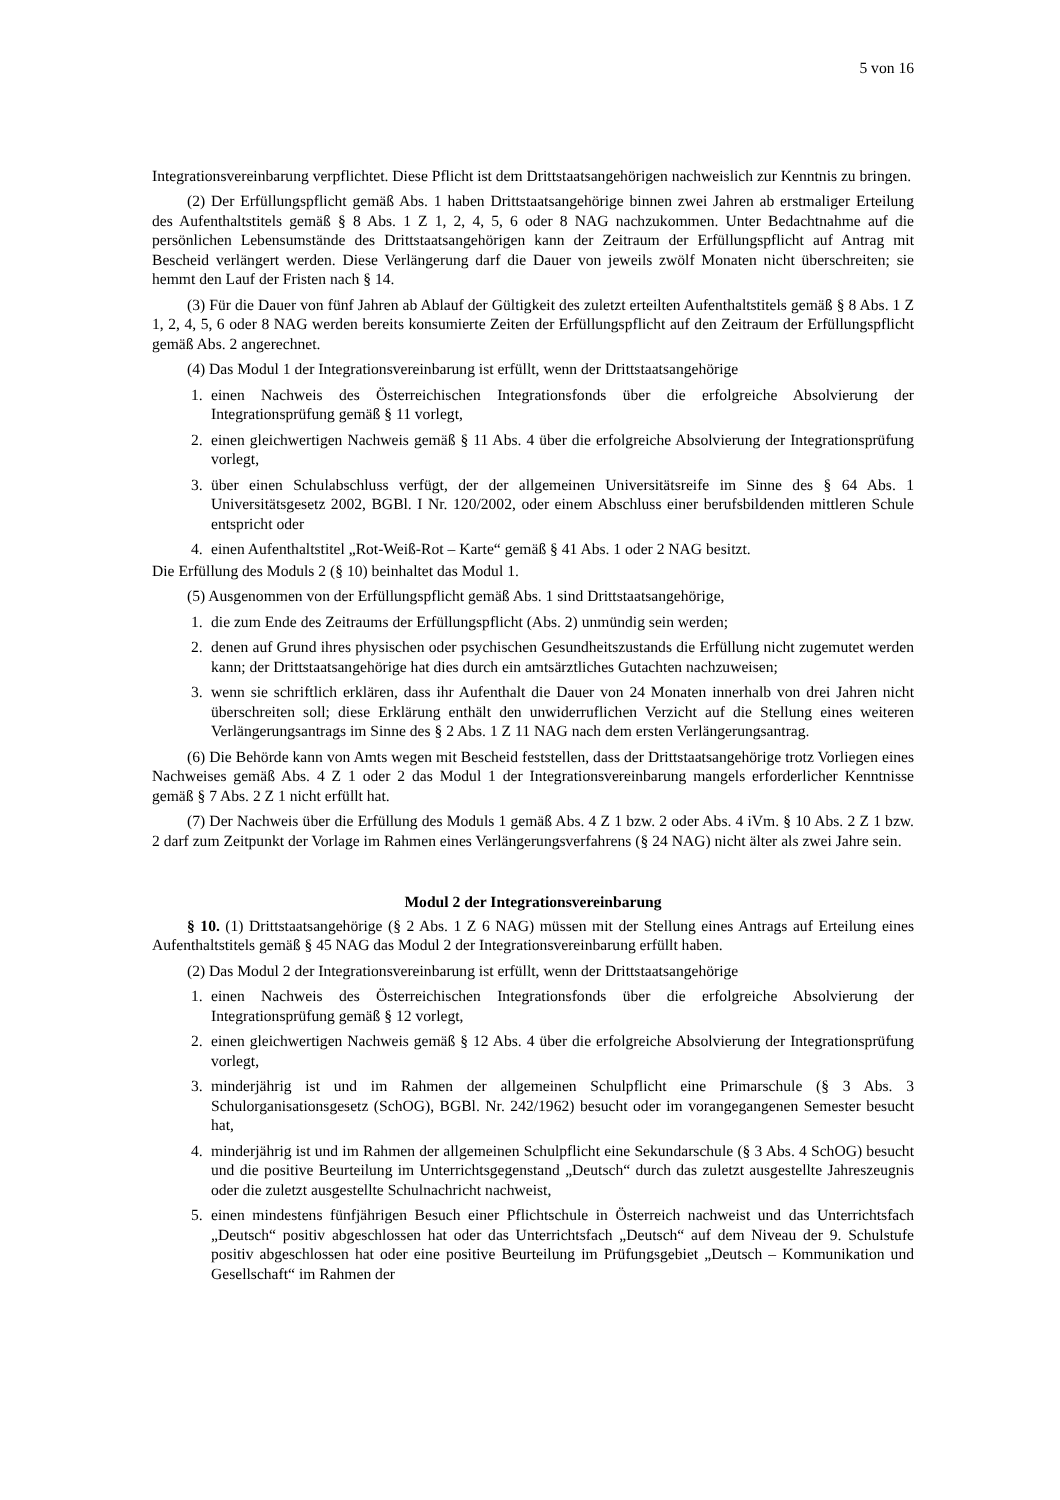5 von 16
Integrationsvereinbarung verpflichtet. Diese Pflicht ist dem Drittstaatsangehörigen nachweislich zur Kenntnis zu bringen.
(2) Der Erfüllungspflicht gemäß Abs. 1 haben Drittstaatsangehörige binnen zwei Jahren ab erstmaliger Erteilung des Aufenthaltstitels gemäß § 8 Abs. 1 Z 1, 2, 4, 5, 6 oder 8 NAG nachzukommen. Unter Bedachtnahme auf die persönlichen Lebensumstände des Drittstaatsangehörigen kann der Zeitraum der Erfüllungspflicht auf Antrag mit Bescheid verlängert werden. Diese Verlängerung darf die Dauer von jeweils zwölf Monaten nicht überschreiten; sie hemmt den Lauf der Fristen nach § 14.
(3) Für die Dauer von fünf Jahren ab Ablauf der Gültigkeit des zuletzt erteilten Aufenthaltstitels gemäß § 8 Abs. 1 Z 1, 2, 4, 5, 6 oder 8 NAG werden bereits konsumierte Zeiten der Erfüllungspflicht auf den Zeitraum der Erfüllungspflicht gemäß Abs. 2 angerechnet.
(4) Das Modul 1 der Integrationsvereinbarung ist erfüllt, wenn der Drittstaatsangehörige
1. einen Nachweis des Österreichischen Integrationsfonds über die erfolgreiche Absolvierung der Integrationsprüfung gemäß § 11 vorlegt,
2. einen gleichwertigen Nachweis gemäß § 11 Abs. 4 über die erfolgreiche Absolvierung der Integrationsprüfung vorlegt,
3. über einen Schulabschluss verfügt, der der allgemeinen Universitätsreife im Sinne des § 64 Abs. 1 Universitätsgesetz 2002, BGBl. I Nr. 120/2002, oder einem Abschluss einer berufsbildenden mittleren Schule entspricht oder
4. einen Aufenthaltstitel „Rot-Weiß-Rot – Karte“ gemäß § 41 Abs. 1 oder 2 NAG besitzt.
Die Erfüllung des Moduls 2 (§ 10) beinhaltet das Modul 1.
(5) Ausgenommen von der Erfüllungspflicht gemäß Abs. 1 sind Drittstaatsangehörige,
1. die zum Ende des Zeitraums der Erfüllungspflicht (Abs. 2) unmündig sein werden;
2. denen auf Grund ihres physischen oder psychischen Gesundheitszustands die Erfüllung nicht zugemutet werden kann; der Drittstaatsangehörige hat dies durch ein amtsärztliches Gutachten nachzuweisen;
3. wenn sie schriftlich erklären, dass ihr Aufenthalt die Dauer von 24 Monaten innerhalb von drei Jahren nicht überschreiten soll; diese Erklärung enthält den unwiderruflichen Verzicht auf die Stellung eines weiteren Verlängerungsantrags im Sinne des § 2 Abs. 1 Z 11 NAG nach dem ersten Verlängerungsantrag.
(6) Die Behörde kann von Amts wegen mit Bescheid feststellen, dass der Drittstaatsangehörige trotz Vorliegen eines Nachweises gemäß Abs. 4 Z 1 oder 2 das Modul 1 der Integrationsvereinbarung mangels erforderlicher Kenntnisse gemäß § 7 Abs. 2 Z 1 nicht erfüllt hat.
(7) Der Nachweis über die Erfüllung des Moduls 1 gemäß Abs. 4 Z 1 bzw. 2 oder Abs. 4 iVm. § 10 Abs. 2 Z 1 bzw. 2 darf zum Zeitpunkt der Vorlage im Rahmen eines Verlängerungsverfahrens (§ 24 NAG) nicht älter als zwei Jahre sein.
Modul 2 der Integrationsvereinbarung
§ 10. (1) Drittstaatsangehörige (§ 2 Abs. 1 Z 6 NAG) müssen mit der Stellung eines Antrags auf Erteilung eines Aufenthaltstitels gemäß § 45 NAG das Modul 2 der Integrationsvereinbarung erfüllt haben.
(2) Das Modul 2 der Integrationsvereinbarung ist erfüllt, wenn der Drittstaatsangehörige
1. einen Nachweis des Österreichischen Integrationsfonds über die erfolgreiche Absolvierung der Integrationsprüfung gemäß § 12 vorlegt,
2. einen gleichwertigen Nachweis gemäß § 12 Abs. 4 über die erfolgreiche Absolvierung der Integrationsprüfung vorlegt,
3. minderjährig ist und im Rahmen der allgemeinen Schulpflicht eine Primarschule (§ 3 Abs. 3 Schulorganisationsgesetz (SchOG), BGBl. Nr. 242/1962) besucht oder im vorangegangenen Semester besucht hat,
4. minderjährig ist und im Rahmen der allgemeinen Schulpflicht eine Sekundarschule (§ 3 Abs. 4 SchOG) besucht und die positive Beurteilung im Unterrichtsgegenstand „Deutsch“ durch das zuletzt ausgestellte Jahreszeugnis oder die zuletzt ausgestellte Schulnachricht nachweist,
5. einen mindestens fünfjährigen Besuch einer Pflichtschule in Österreich nachweist und das Unterrichtsfach „Deutsch“ positiv abgeschlossen hat oder das Unterrichtsfach „Deutsch“ auf dem Niveau der 9. Schulstufe positiv abgeschlossen hat oder eine positive Beurteilung im Prüfungsgebiet „Deutsch – Kommunikation und Gesellschaft“ im Rahmen der